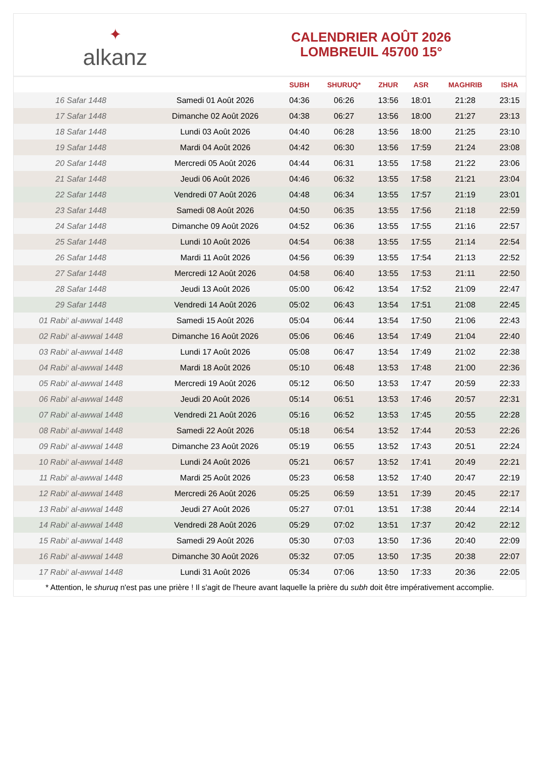✦
alkanz
CALENDRIER AOÛT 2026
LOMBREUIL 45700 15°
| | | SUBH | SHURUQ* | ZHUR | ASR | MAGHRIB | ISHA |
| --- | --- | --- | --- | --- | --- | --- | --- |
| 16 Safar 1448 | Samedi 01 Août 2026 | 04:36 | 06:26 | 13:56 | 18:01 | 21:28 | 23:15 |
| 17 Safar 1448 | Dimanche 02 Août 2026 | 04:38 | 06:27 | 13:56 | 18:00 | 21:27 | 23:13 |
| 18 Safar 1448 | Lundi 03 Août 2026 | 04:40 | 06:28 | 13:56 | 18:00 | 21:25 | 23:10 |
| 19 Safar 1448 | Mardi 04 Août 2026 | 04:42 | 06:30 | 13:56 | 17:59 | 21:24 | 23:08 |
| 20 Safar 1448 | Mercredi 05 Août 2026 | 04:44 | 06:31 | 13:55 | 17:58 | 21:22 | 23:06 |
| 21 Safar 1448 | Jeudi 06 Août 2026 | 04:46 | 06:32 | 13:55 | 17:58 | 21:21 | 23:04 |
| 22 Safar 1448 | Vendredi 07 Août 2026 | 04:48 | 06:34 | 13:55 | 17:57 | 21:19 | 23:01 |
| 23 Safar 1448 | Samedi 08 Août 2026 | 04:50 | 06:35 | 13:55 | 17:56 | 21:18 | 22:59 |
| 24 Safar 1448 | Dimanche 09 Août 2026 | 04:52 | 06:36 | 13:55 | 17:55 | 21:16 | 22:57 |
| 25 Safar 1448 | Lundi 10 Août 2026 | 04:54 | 06:38 | 13:55 | 17:55 | 21:14 | 22:54 |
| 26 Safar 1448 | Mardi 11 Août 2026 | 04:56 | 06:39 | 13:55 | 17:54 | 21:13 | 22:52 |
| 27 Safar 1448 | Mercredi 12 Août 2026 | 04:58 | 06:40 | 13:55 | 17:53 | 21:11 | 22:50 |
| 28 Safar 1448 | Jeudi 13 Août 2026 | 05:00 | 06:42 | 13:54 | 17:52 | 21:09 | 22:47 |
| 29 Safar 1448 | Vendredi 14 Août 2026 | 05:02 | 06:43 | 13:54 | 17:51 | 21:08 | 22:45 |
| 01 Rabi‘ al-awwal 1448 | Samedi 15 Août 2026 | 05:04 | 06:44 | 13:54 | 17:50 | 21:06 | 22:43 |
| 02 Rabi‘ al-awwal 1448 | Dimanche 16 Août 2026 | 05:06 | 06:46 | 13:54 | 17:49 | 21:04 | 22:40 |
| 03 Rabi‘ al-awwal 1448 | Lundi 17 Août 2026 | 05:08 | 06:47 | 13:54 | 17:49 | 21:02 | 22:38 |
| 04 Rabi‘ al-awwal 1448 | Mardi 18 Août 2026 | 05:10 | 06:48 | 13:53 | 17:48 | 21:00 | 22:36 |
| 05 Rabi‘ al-awwal 1448 | Mercredi 19 Août 2026 | 05:12 | 06:50 | 13:53 | 17:47 | 20:59 | 22:33 |
| 06 Rabi‘ al-awwal 1448 | Jeudi 20 Août 2026 | 05:14 | 06:51 | 13:53 | 17:46 | 20:57 | 22:31 |
| 07 Rabi‘ al-awwal 1448 | Vendredi 21 Août 2026 | 05:16 | 06:52 | 13:53 | 17:45 | 20:55 | 22:28 |
| 08 Rabi‘ al-awwal 1448 | Samedi 22 Août 2026 | 05:18 | 06:54 | 13:52 | 17:44 | 20:53 | 22:26 |
| 09 Rabi‘ al-awwal 1448 | Dimanche 23 Août 2026 | 05:19 | 06:55 | 13:52 | 17:43 | 20:51 | 22:24 |
| 10 Rabi‘ al-awwal 1448 | Lundi 24 Août 2026 | 05:21 | 06:57 | 13:52 | 17:41 | 20:49 | 22:21 |
| 11 Rabi‘ al-awwal 1448 | Mardi 25 Août 2026 | 05:23 | 06:58 | 13:52 | 17:40 | 20:47 | 22:19 |
| 12 Rabi‘ al-awwal 1448 | Mercredi 26 Août 2026 | 05:25 | 06:59 | 13:51 | 17:39 | 20:45 | 22:17 |
| 13 Rabi‘ al-awwal 1448 | Jeudi 27 Août 2026 | 05:27 | 07:01 | 13:51 | 17:38 | 20:44 | 22:14 |
| 14 Rabi‘ al-awwal 1448 | Vendredi 28 Août 2026 | 05:29 | 07:02 | 13:51 | 17:37 | 20:42 | 22:12 |
| 15 Rabi‘ al-awwal 1448 | Samedi 29 Août 2026 | 05:30 | 07:03 | 13:50 | 17:36 | 20:40 | 22:09 |
| 16 Rabi‘ al-awwal 1448 | Dimanche 30 Août 2026 | 05:32 | 07:05 | 13:50 | 17:35 | 20:38 | 22:07 |
| 17 Rabi‘ al-awwal 1448 | Lundi 31 Août 2026 | 05:34 | 07:06 | 13:50 | 17:33 | 20:36 | 22:05 |
* Attention, le shuruq n'est pas une prière ! Il s'agit de l'heure avant laquelle la prière du subh doit être impérativement accomplie.